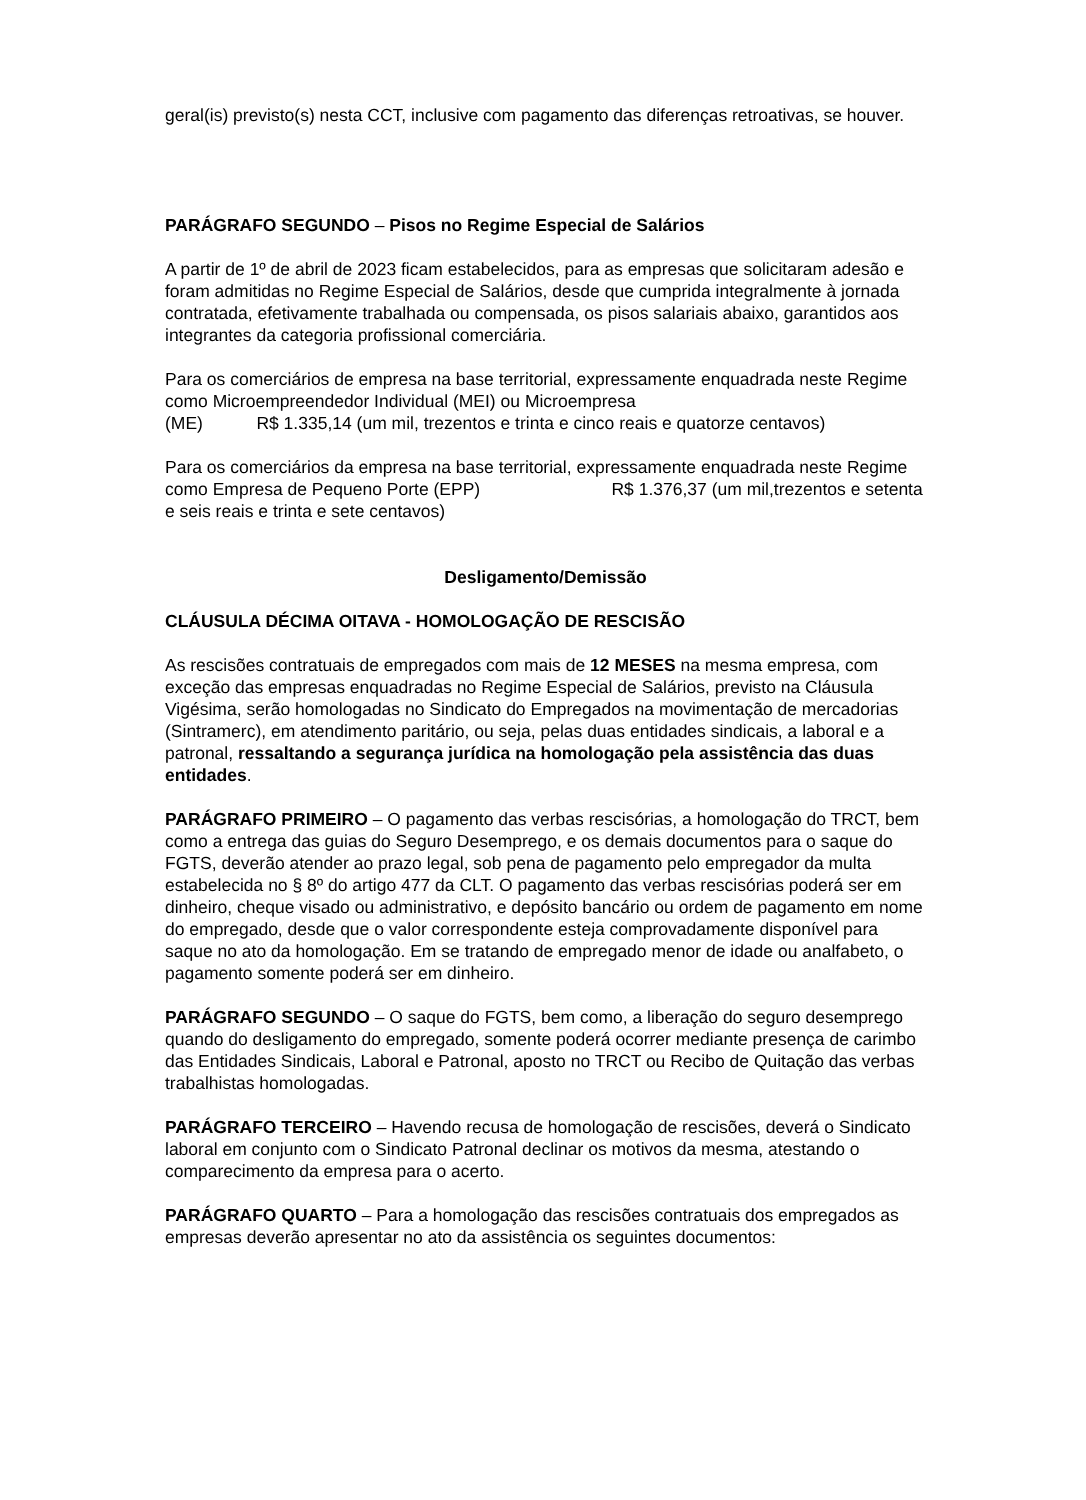geral(is) previsto(s) nesta CCT, inclusive com pagamento das diferenças retroativas, se houver.
PARÁGRAFO SEGUNDO – Pisos no Regime Especial de Salários
A partir de 1º de abril de 2023 ficam estabelecidos, para as empresas que solicitaram adesão e foram admitidas no Regime Especial de Salários, desde que cumprida integralmente à jornada contratada, efetivamente trabalhada ou compensada, os pisos salariais abaixo, garantidos aos integrantes da categoria profissional comerciária.
Para os comerciários de empresa na base territorial, expressamente enquadrada neste Regime como Microempreendedor Individual (MEI) ou Microempresa
(ME) R$ 1.335,14 (um mil, trezentos e trinta e cinco reais e quatorze centavos)
Para os comerciários da empresa na base territorial, expressamente enquadrada neste Regime como Empresa de Pequeno Porte (EPP) R$ 1.376,37 (um mil,trezentos e setenta e seis reais e trinta e sete centavos)
Desligamento/Demissão
CLÁUSULA DÉCIMA OITAVA - HOMOLOGAÇÃO DE RESCISÃO
As rescisões contratuais de empregados com mais de 12 MESES na mesma empresa, com exceção das empresas enquadradas no Regime Especial de Salários, previsto na Cláusula Vigésima, serão homologadas no Sindicato do Empregados na movimentação de mercadorias (Sintramerc), em atendimento paritário, ou seja, pelas duas entidades sindicais, a laboral e a patronal, ressaltando a segurança jurídica na homologação pela assistência das duas entidades.
PARÁGRAFO PRIMEIRO – O pagamento das verbas rescisórias, a homologação do TRCT, bem como a entrega das guias do Seguro Desemprego, e os demais documentos para o saque do FGTS, deverão atender ao prazo legal, sob pena de pagamento pelo empregador da multa estabelecida no § 8º do artigo 477 da CLT. O pagamento das verbas rescisórias poderá ser em dinheiro, cheque visado ou administrativo, e depósito bancário ou ordem de pagamento em nome do empregado, desde que o valor correspondente esteja comprovadamente disponível para saque no ato da homologação. Em se tratando de empregado menor de idade ou analfabeto, o pagamento somente poderá ser em dinheiro.
PARÁGRAFO SEGUNDO – O saque do FGTS, bem como, a liberação do seguro desemprego quando do desligamento do empregado, somente poderá ocorrer mediante presença de carimbo das Entidades Sindicais, Laboral e Patronal, aposto no TRCT ou Recibo de Quitação das verbas trabalhistas homologadas.
PARÁGRAFO TERCEIRO – Havendo recusa de homologação de rescisões, deverá o Sindicato laboral em conjunto com o Sindicato Patronal declinar os motivos da mesma, atestando o comparecimento da empresa para o acerto.
PARÁGRAFO QUARTO – Para a homologação das rescisões contratuais dos empregados as empresas deverão apresentar no ato da assistência os seguintes documentos: